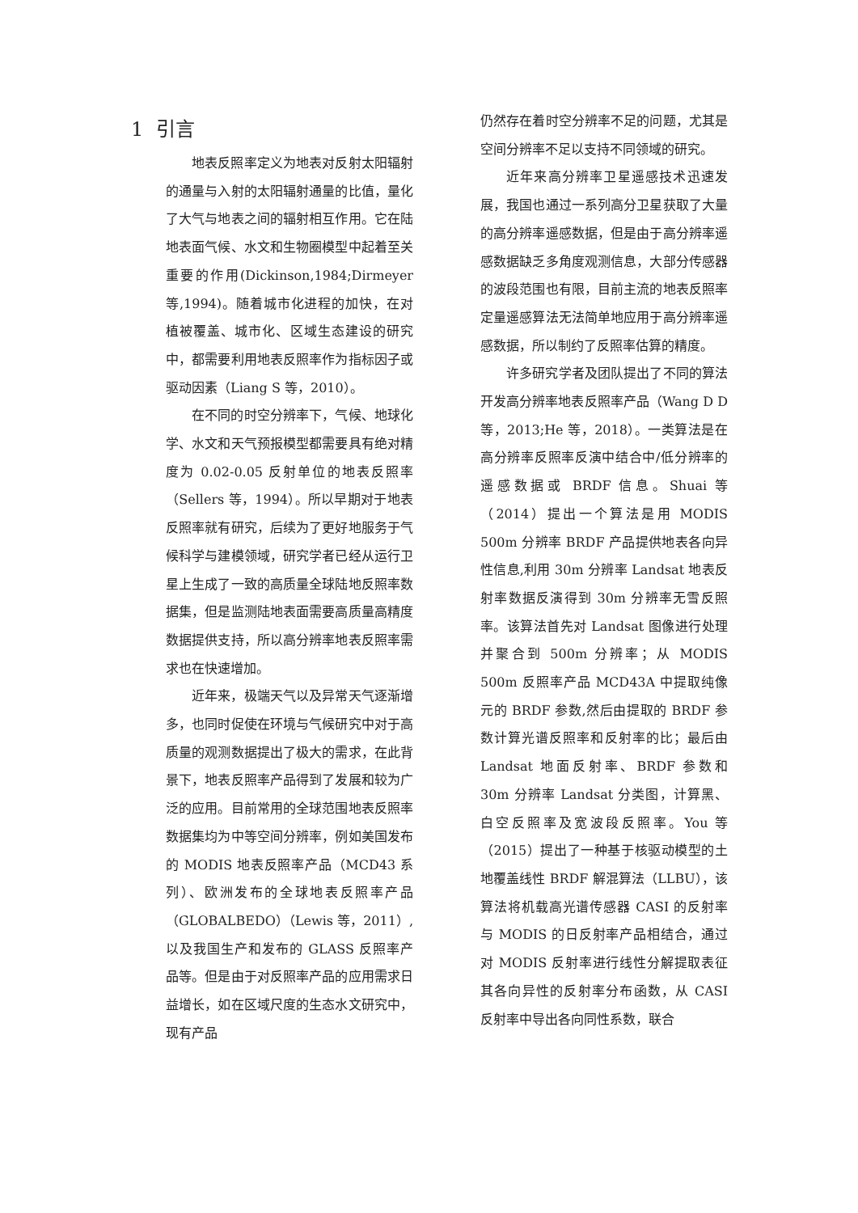1 引言
地表反照率定义为地表对反射太阳辐射的通量与入射的太阳辐射通量的比值，量化了大气与地表之间的辐射相互作用。它在陆地表面气候、水文和生物圈模型中起着至关重要的作用(Dickinson,1984;Dirmeyer 等,1994)。随着城市化进程的加快，在对植被覆盖、城市化、区域生态建设的研究中，都需要利用地表反照率作为指标因子或驱动因素（Liang S 等，2010）。
在不同的时空分辨率下，气候、地球化学、水文和天气预报模型都需要具有绝对精度为 0.02-0.05 反射单位的地表反照率（Sellers 等，1994）。所以早期对于地表反照率就有研究，后续为了更好地服务于气候科学与建模领域，研究学者已经从运行卫星上生成了一致的高质量全球陆地反照率数据集，但是监测陆地表面需要高质量高精度数据提供支持，所以高分辨率地表反照率需求也在快速增加。
近年来，极端天气以及异常天气逐渐增多，也同时促使在环境与气候研究中对于高质量的观测数据提出了极大的需求，在此背景下，地表反照率产品得到了发展和较为广泛的应用。目前常用的全球范围地表反照率数据集均为中等空间分辨率，例如美国发布的 MODIS 地表反照率产品（MCD43 系列）、欧洲发布的全球地表反照率产品（GLOBALBEDO）（Lewis 等，2011）,以及我国生产和发布的 GLASS 反照率产品等。但是由于对反照率产品的应用需求日益增长，如在区域尺度的生态水文研究中，现有产品
仍然存在着时空分辨率不足的问题，尤其是空间分辨率不足以支持不同领域的研究。
近年来高分辨率卫星遥感技术迅速发展，我国也通过一系列高分卫星获取了大量的高分辨率遥感数据，但是由于高分辨率遥感数据缺乏多角度观测信息，大部分传感器的波段范围也有限，目前主流的地表反照率定量遥感算法无法简单地应用于高分辨率遥感数据，所以制约了反照率估算的精度。
许多研究学者及团队提出了不同的算法开发高分辨率地表反照率产品（Wang D D 等，2013;He 等，2018）。一类算法是在高分辨率反照率反演中结合中/低分辨率的遥感数据或 BRDF 信息。Shuai 等（2014）提出一个算法是用 MODIS 500m 分辨率 BRDF 产品提供地表各向异性信息,利用 30m 分辨率 Landsat 地表反射率数据反演得到 30m 分辨率无雪反照率。该算法首先对 Landsat 图像进行处理并聚合到 500m 分辨率；从 MODIS 500m 反照率产品 MCD43A 中提取纯像元的 BRDF 参数,然后由提取的 BRDF 参数计算光谱反照率和反射率的比；最后由 Landsat 地面反射率、BRDF 参数和 30m 分辨率 Landsat 分类图，计算黑、白空反照率及宽波段反照率。You 等（2015）提出了一种基于核驱动模型的土地覆盖线性 BRDF 解混算法（LLBU），该算法将机载高光谱传感器 CASI 的反射率与 MODIS 的日反射率产品相结合，通过对 MODIS 反射率进行线性分解提取表征其各向异性的反射率分布函数，从 CASI 反射率中导出各向同性系数，联合